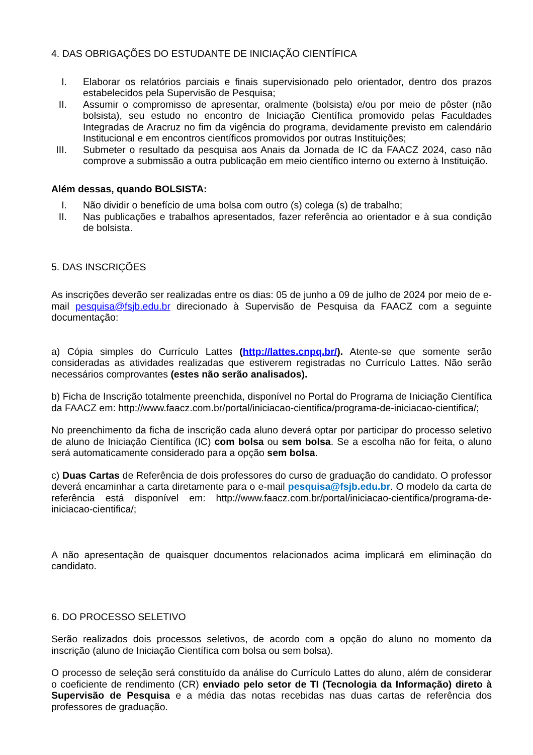4. DAS OBRIGAÇÕES DO ESTUDANTE DE INICIAÇÃO CIENTÍFICA
I. Elaborar os relatórios parciais e finais supervisionado pelo orientador, dentro dos prazos estabelecidos pela Supervisão de Pesquisa;
II. Assumir o compromisso de apresentar, oralmente (bolsista) e/ou por meio de pôster (não bolsista), seu estudo no encontro de Iniciação Científica promovido pelas Faculdades Integradas de Aracruz no fim da vigência do programa, devidamente previsto em calendário Institucional e em encontros científicos promovidos por outras Instituições;
III. Submeter o resultado da pesquisa aos Anais da Jornada de IC da FAACZ 2024, caso não comprove a submissão a outra publicação em meio científico interno ou externo à Instituição.
Além dessas, quando BOLSISTA:
I. Não dividir o benefício de uma bolsa com outro (s) colega (s) de trabalho;
II. Nas publicações e trabalhos apresentados, fazer referência ao orientador e à sua condição de bolsista.
5. DAS INSCRIÇÕES
As inscrições deverão ser realizadas entre os dias: 05 de junho a 09 de julho de 2024 por meio de e-mail pesquisa@fsjb.edu.br direcionado à Supervisão de Pesquisa da FAACZ com a seguinte documentação:
a) Cópia simples do Currículo Lattes (http://lattes.cnpq.br/). Atente-se que somente serão consideradas as atividades realizadas que estiverem registradas no Currículo Lattes. Não serão necessários comprovantes (estes não serão analisados).
b) Ficha de Inscrição totalmente preenchida, disponível no Portal do Programa de Iniciação Científica da FAACZ em: http://www.faacz.com.br/portal/iniciacao-cientifica/programa-de-iniciacao-cientifica/;
No preenchimento da ficha de inscrição cada aluno deverá optar por participar do processo seletivo de aluno de Iniciação Científica (IC) com bolsa ou sem bolsa. Se a escolha não for feita, o aluno será automaticamente considerado para a opção sem bolsa.
c) Duas Cartas de Referência de dois professores do curso de graduação do candidato. O professor deverá encaminhar a carta diretamente para o e-mail pesquisa@fsjb.edu.br. O modelo da carta de referência está disponível em: http://www.faacz.com.br/portal/iniciacao-cientifica/programa-de-iniciacao-cientifica/;
A não apresentação de quaisquer documentos relacionados acima implicará em eliminação do candidato.
6. DO PROCESSO SELETIVO
Serão realizados dois processos seletivos, de acordo com a opção do aluno no momento da inscrição (aluno de Iniciação Científica com bolsa ou sem bolsa).
O processo de seleção será constituído da análise do Currículo Lattes do aluno, além de considerar o coeficiente de rendimento (CR) enviado pelo setor de TI (Tecnologia da Informação) direto à Supervisão de Pesquisa e a média das notas recebidas nas duas cartas de referência dos professores de graduação.